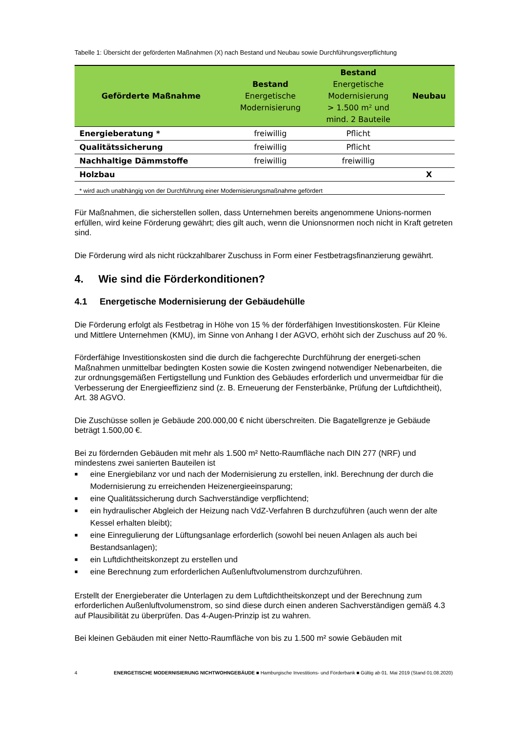Tabelle 1: Übersicht der geförderten Maßnahmen (X) nach Bestand und Neubau sowie Durchführungsverpflichtung
| Geförderte Maßnahme | Bestand Energetische Modernisierung | Bestand Energetische Modernisierung > 1.500 m² und mind. 2 Bauteile | Neubau |
| --- | --- | --- | --- |
| Energieberatung * | freiwillig | Pflicht | |
| Qualitätssicherung | freiwillig | Pflicht | |
| Nachhaltige Dämmstoffe | freiwillig | freiwillig | |
| Holzbau | | | X |
* wird auch unabhängig von der Durchführung einer Modernisierungsmaßnahme gefördert
Für Maßnahmen, die sicherstellen sollen, dass Unternehmen bereits angenommene Unions-normen erfüllen, wird keine Förderung gewährt; dies gilt auch, wenn die Unionsnormen noch nicht in Kraft getreten sind.
Die Förderung wird als nicht rückzahlbarer Zuschuss in Form einer Festbetragsfinanzierung gewährt.
4. Wie sind die Förderkonditionen?
4.1 Energetische Modernisierung der Gebäudehülle
Die Förderung erfolgt als Festbetrag in Höhe von 15 % der förderfähigen Investitionskosten. Für Kleine und Mittlere Unternehmen (KMU), im Sinne von Anhang I der AGVO, erhöht sich der Zuschuss auf 20 %.
Förderfähige Investitionskosten sind die durch die fachgerechte Durchführung der energeti-schen Maßnahmen unmittelbar bedingten Kosten sowie die Kosten zwingend notwendiger Nebenarbeiten, die zur ordnungsgemäßen Fertigstellung und Funktion des Gebäudes erforderlich und unvermeidbar für die Verbesserung der Energieeffizienz sind (z. B. Erneuerung der Fensterbänke, Prüfung der Luftdichtheit), Art. 38 AGVO.
Die Zuschüsse sollen je Gebäude 200.000,00 € nicht überschreiten. Die Bagatellgrenze je Gebäude beträgt 1.500,00 €.
Bei zu fördernden Gebäuden mit mehr als 1.500 m² Netto-Raumfläche nach DIN 277 (NRF) und mindestens zwei sanierten Bauteilen ist
■ eine Energiebilanz vor und nach der Modernisierung zu erstellen, inkl. Berechnung der durch die Modernisierung zu erreichenden Heizenergieeinsparung;
■ eine Qualitätssicherung durch Sachverständige verpflichtend;
■ ein hydraulischer Abgleich der Heizung nach VdZ-Verfahren B durchzuführen (auch wenn der alte Kessel erhalten bleibt);
■ eine Einregulierung der Lüftungsanlage erforderlich (sowohl bei neuen Anlagen als auch bei Bestandsanlagen);
■ ein Luftdichtheitskonzept zu erstellen und
■ eine Berechnung zum erforderlichen Außenluftvolumenstrom durchzuführen.
Erstellt der Energieberater die Unterlagen zu dem Luftdichtheitskonzept und der Berechnung zum erforderlichen Außenluftvolumenstrom, so sind diese durch einen anderen Sachverständigen gemäß 4.3 auf Plausibilität zu überprüfen. Das 4-Augen-Prinzip ist zu wahren.
Bei kleinen Gebäuden mit einer Netto-Raumfläche von bis zu 1.500 m² sowie Gebäuden mit
4 ENERGETISCHE MODERNISIERUNG NICHTWOHNGEBÄUDE ■ Hamburgische Investitions- und Förderbank ■ Gültig ab 01. Mai 2019 (Stand 01.08.2020)